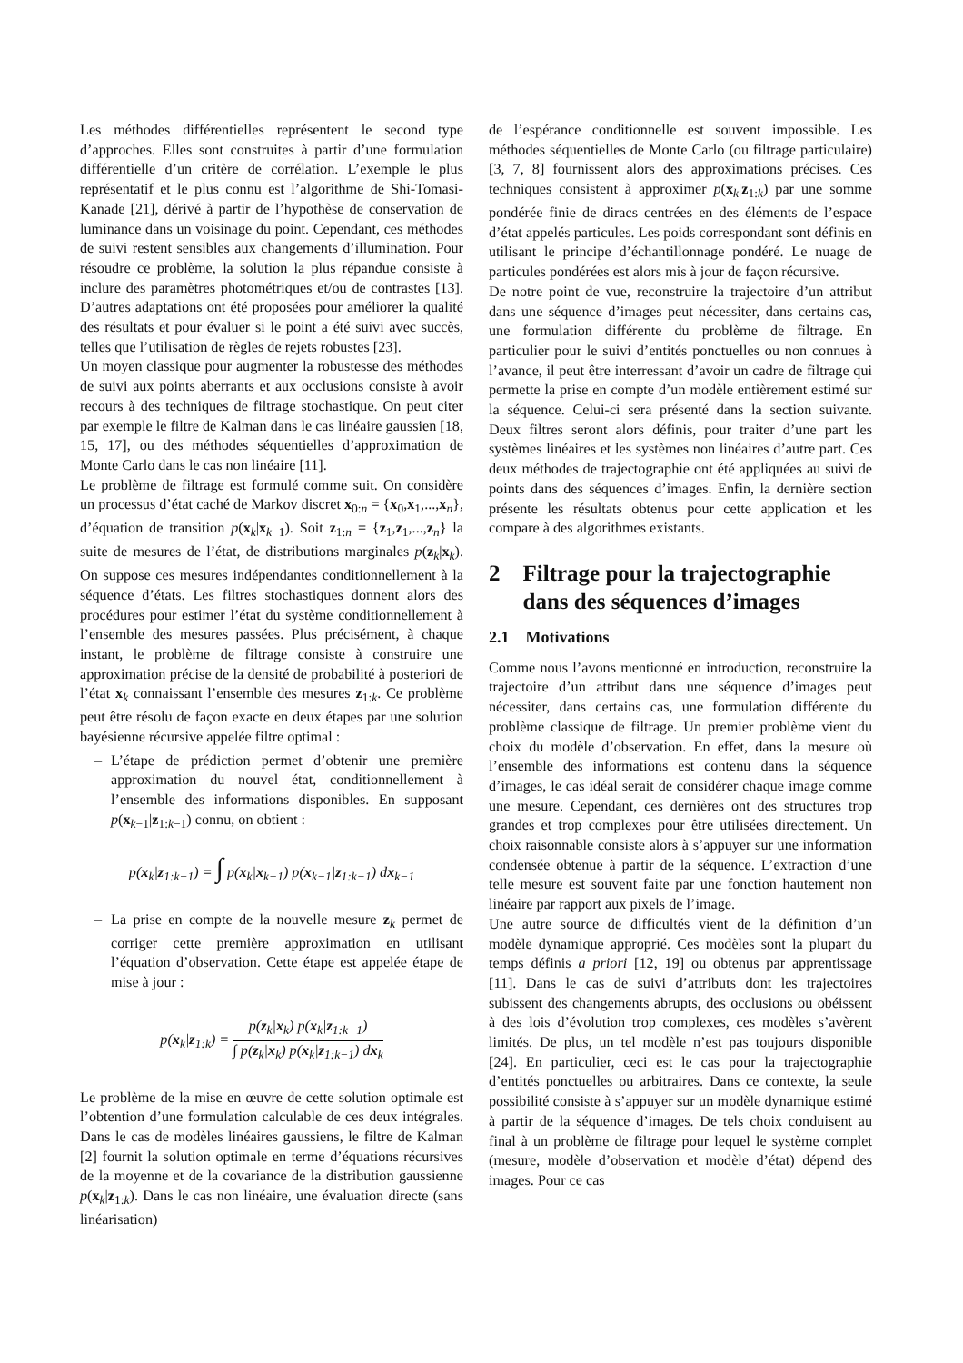Les méthodes différentielles représentent le second type d’approches. Elles sont construites à partir d’une formulation différentielle d’un critère de corrélation. L’exemple le plus représentatif et le plus connu est l’algorithme de Shi-Tomasi-Kanade [21], dérivé à partir de l’hypothèse de conservation de luminance dans un voisinage du point. Cependant, ces méthodes de suivi restent sensibles aux changements d’illumination. Pour résoudre ce problème, la solution la plus répandue consiste à inclure des paramètres photométriques et/ou de contrastes [13]. D’autres adaptations ont été proposées pour améliorer la qualité des résultats et pour évaluer si le point a été suivi avec succès, telles que l’utilisation de règles de rejets robustes [23].
Un moyen classique pour augmenter la robustesse des méthodes de suivi aux points aberrants et aux occlusions consiste à avoir recours à des techniques de filtrage stochastique. On peut citer par exemple le filtre de Kalman dans le cas linéaire gaussien [18, 15, 17], ou des méthodes séquentielles d’approximation de Monte Carlo dans le cas non linéaire [11].
Le problème de filtrage est formulé comme suit. On considère un processus d’état caché de Markov discret x<sub>0:n</sub> = {x<sub>0</sub>,x<sub>1</sub>,...,x<sub>n</sub>}, d’équation de transition p(x<sub>k</sub>|x<sub>k−1</sub>). Soit z<sub>1:n</sub> = {z<sub>1</sub>,z<sub>1</sub>,...,z<sub>n</sub>} la suite de mesures de l’état, de distributions marginales p(z<sub>k</sub>|x<sub>k</sub>). On suppose ces mesures indépendantes conditionnellement à la séquence d’états. Les filtres stochastiques donnent alors des procédures pour estimer l’état du système conditionnellement à l’ensemble des mesures passées. Plus précisément, à chaque instant, le problème de filtrage consiste à construire une approximation précise de la densité de probabilité à posteriori de l’état x<sub>k</sub> connaissant l’ensemble des mesures z<sub>1:k</sub>. Ce problème peut être résolu de façon exacte en deux étapes par une solution bayésienne récursive appelée filtre optimal :
– L’étape de prédiction permet d’obtenir une première approximation du nouvel état, conditionnellement à l’ensemble des informations disponibles. En supposant p(x<sub>k−1</sub>|z<sub>1:k−1</sub>) connu, on obtient :
p(x<sub>k</sub>|z<sub>1:k−1</sub>) = ∫ p(x<sub>k</sub>|x<sub>k−1</sub>) p(x<sub>k−1</sub>|z<sub>1:k−1</sub>) dx<sub>k−1</sub>
– La prise en compte de la nouvelle mesure z<sub>k</sub> permet de corriger cette première approximation en utilisant l’équation d’observation. Cette étape est appelée étape de mise à jour :
p(x<sub>k</sub>|z<sub>1:k</sub>) = p(z<sub>k</sub>|x<sub>k</sub>) p(x<sub>k</sub>|z<sub>1:k−1</sub>) ∫ p(z<sub>k</sub>|x<sub>k</sub>) p(x<sub>k</sub>|z<sub>1:k−1</sub>) dx<sub>k</sub>
Le problème de la mise en œuvre de cette solution optimale est l’obtention d’une formulation calculable de ces deux intégrales. Dans le cas de modèles linéaires gaussiens, le filtre de Kalman [2] fournit la solution optimale en terme d’équations récursives de la moyenne et de la covariance de la distribution gaussienne p(x<sub>k</sub>|z<sub>1:k</sub>). Dans le cas non linéaire, une évaluation directe (sans linéarisation)
de l’espérance conditionnelle est souvent impossible. Les méthodes séquentielles de Monte Carlo (ou filtrage particulaire) [3, 7, 8] fournissent alors des approximations précises. Ces techniques consistent à approximer p(x<sub>k</sub>|z<sub>1:k</sub>) par une somme pondérée finie de diracs centrées en des éléments de l’espace d’état appelés particules. Les poids correspondant sont définis en utilisant le principe d’échantillonnage pondéré. Le nuage de particules pondérées est alors mis à jour de façon récursive.
De notre point de vue, reconstruire la trajectoire d’un attribut dans une séquence d’images peut nécessiter, dans certains cas, une formulation différente du problème de filtrage. En particulier pour le suivi d’entités ponctuelles ou non connues à l’avance, il peut être interressant d’avoir un cadre de filtrage qui permette la prise en compte d’un modèle entièrement estimé sur la séquence. Celui-ci sera présenté dans la section suivante. Deux filtres seront alors définis, pour traiter d’une part les systèmes linéaires et les systèmes non linéaires d’autre part. Ces deux méthodes de trajectographie ont été appliquées au suivi de points dans des séquences d’images. Enfin, la dernière section présente les résultats obtenus pour cette application et les compare à des algorithmes existants.
2 Filtrage pour la trajectographie
dans des séquences d’images
2.1 Motivations
Comme nous l’avons mentionné en introduction, reconstruire la trajectoire d’un attribut dans une séquence d’images peut nécessiter, dans certains cas, une formulation différente du problème classique de filtrage. Un premier problème vient du choix du modèle d’observation. En effet, dans la mesure où l’ensemble des informations est contenu dans la séquence d’images, le cas idéal serait de considérer chaque image comme une mesure. Cependant, ces dernières ont des structures trop grandes et trop complexes pour être utilisées directement. Un choix raisonnable consiste alors à s’appuyer sur une information condensée obtenue à partir de la séquence. L’extraction d’une telle mesure est souvent faite par une fonction hautement non linéaire par rapport aux pixels de l’image.
Une autre source de difficultés vient de la définition d’un modèle dynamique approprié. Ces modèles sont la plupart du temps définis a priori [12, 19] ou obtenus par apprentissage [11]. Dans le cas de suivi d’attributs dont les trajectoires subissent des changements abrupts, des occlusions ou obéissent à des lois d’évolution trop complexes, ces modèles s’avèrent limités. De plus, un tel modèle n’est pas toujours disponible [24]. En particulier, ceci est le cas pour la trajectographie d’entités ponctuelles ou arbitraires. Dans ce contexte, la seule possibilité consiste à s’appuyer sur un modèle dynamique estimé à partir de la séquence d’images. De tels choix conduisent au final à un problème de filtrage pour lequel le système complet (mesure, modèle d’observation et modèle d’état) dépend des images. Pour ce cas